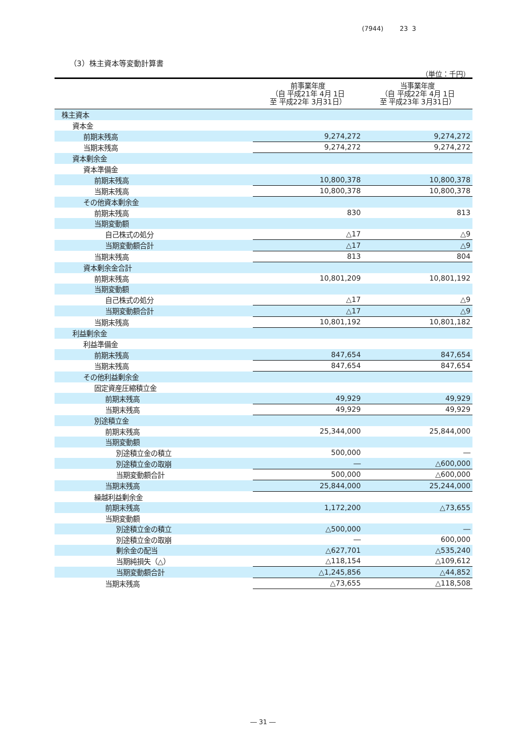(7944) 23 3
（3）株主資本等変動計算書
（単位：千円）
| | 前事業年度 （自 平成21年 4月 1日 至 平成22年 3月31日） | 当事業年度 （自 平成22年 4月 1日 至 平成23年 3月31日） |
| --- | --- | --- |
| 株主資本 | | |
| 資本金 | | |
| 前期末残高 | 9,274,272 | 9,274,272 |
| 当期末残高 | 9,274,272 | 9,274,272 |
| 資本剰余金 | | |
| 資本準備金 | | |
| 前期末残高 | 10,800,378 | 10,800,378 |
| 当期末残高 | 10,800,378 | 10,800,378 |
| その他資本剰余金 | | |
| 前期末残高 | 830 | 813 |
| 当期変動額 | | |
| 自己株式の処分 | △17 | △9 |
| 当期変動額合計 | △17 | △9 |
| 当期末残高 | 813 | 804 |
| 資本剰余金合計 | | |
| 前期末残高 | 10,801,209 | 10,801,192 |
| 当期変動額 | | |
| 自己株式の処分 | △17 | △9 |
| 当期変動額合計 | △17 | △9 |
| 当期末残高 | 10,801,192 | 10,801,182 |
| 利益剰余金 | | |
| 利益準備金 | | |
| 前期末残高 | 847,654 | 847,654 |
| 当期末残高 | 847,654 | 847,654 |
| その他利益剰余金 | | |
| 固定資産圧縮積立金 | | |
| 前期末残高 | 49,929 | 49,929 |
| 当期末残高 | 49,929 | 49,929 |
| 別途積立金 | | |
| 前期末残高 | 25,344,000 | 25,844,000 |
| 当期変動額 | | |
| 別途積立金の積立 | 500,000 | ― |
| 別途積立金の取崩 | ― | △600,000 |
| 当期変動額合計 | 500,000 | △600,000 |
| 当期末残高 | 25,844,000 | 25,244,000 |
| 繰越利益剰余金 | | |
| 前期末残高 | 1,172,200 | △73,655 |
| 当期変動額 | | |
| 別途積立金の積立 | △500,000 | ― |
| 別途積立金の取崩 | ― | 600,000 |
| 剰余金の配当 | △627,701 | △535,240 |
| 当期純損失（△） | △118,154 | △109,612 |
| 当期変動額合計 | △1,245,856 | △44,852 |
| 当期末残高 | △73,655 | △118,508 |
― 31 ―